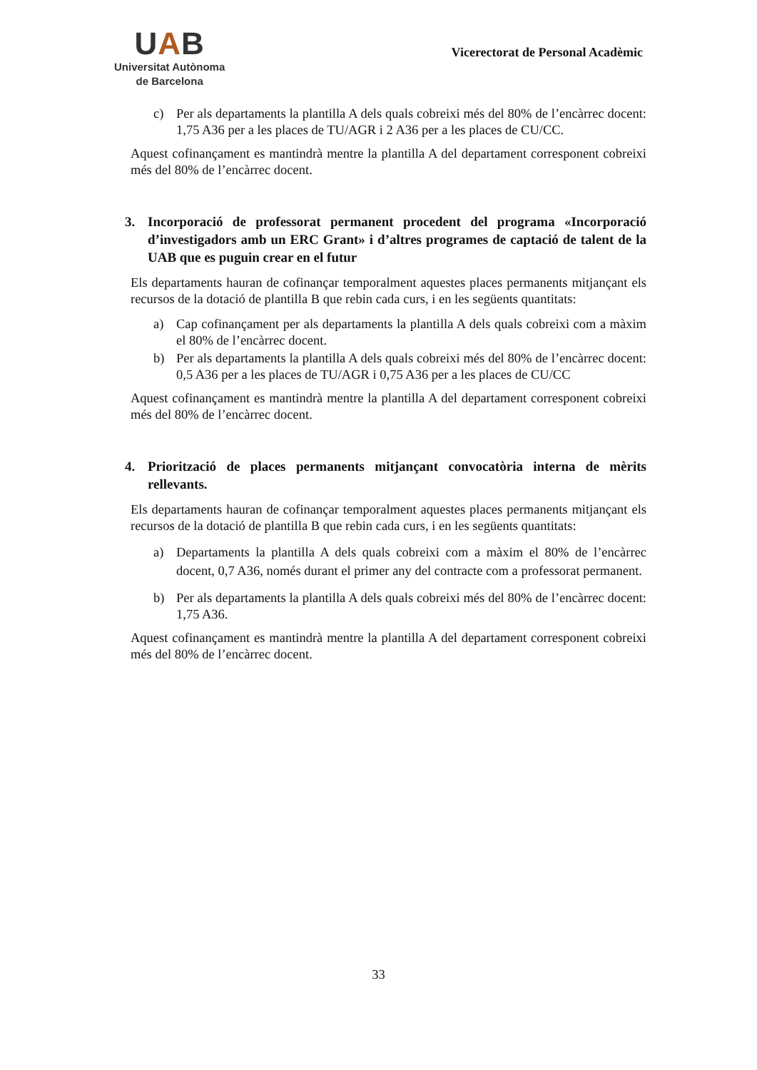UAB
Universitat Autònoma
de Barcelona
Vicerectorat de Personal Acadèmic
c) Per als departaments la plantilla A dels quals cobreixi més del 80% de l’encàrrec docent: 1,75 A36 per a les places de TU/AGR i 2 A36 per a les places de CU/CC.
Aquest cofinançament es mantindrà mentre la plantilla A del departament corresponent cobreixi més del 80% de l’encàrrec docent.
3. Incorporació de professorat permanent procedent del programa «Incorporació d’investigadors amb un ERC Grant» i d’altres programes de captació de talent de la UAB que es puguin crear en el futur
Els departaments hauran de cofinançar temporalment aquestes places permanents mitjançant els recursos de la dotació de plantilla B que rebin cada curs, i en les següents quantitats:
a) Cap cofinançament per als departaments la plantilla A dels quals cobreixi com a màxim el 80% de l’encàrrec docent.
b) Per als departaments la plantilla A dels quals cobreixi més del 80% de l’encàrrec docent: 0,5 A36 per a les places de TU/AGR i 0,75 A36 per a les places de CU/CC
Aquest cofinançament es mantindrà mentre la plantilla A del departament corresponent cobreixi més del 80% de l’encàrrec docent.
4. Priorització de places permanents mitjançant convocatòria interna de mèrits rellevants.
Els departaments hauran de cofinançar temporalment aquestes places permanents mitjançant els recursos de la dotació de plantilla B que rebin cada curs, i en les següents quantitats:
a) Departaments la plantilla A dels quals cobreixi com a màxim el 80% de l’encàrrec docent, 0,7 A36, només durant el primer any del contracte com a professorat permanent.
b) Per als departaments la plantilla A dels quals cobreixi més del 80% de l’encàrrec docent: 1,75 A36.
Aquest cofinançament es mantindrà mentre la plantilla A del departament corresponent cobreixi més del 80% de l’encàrrec docent.
33